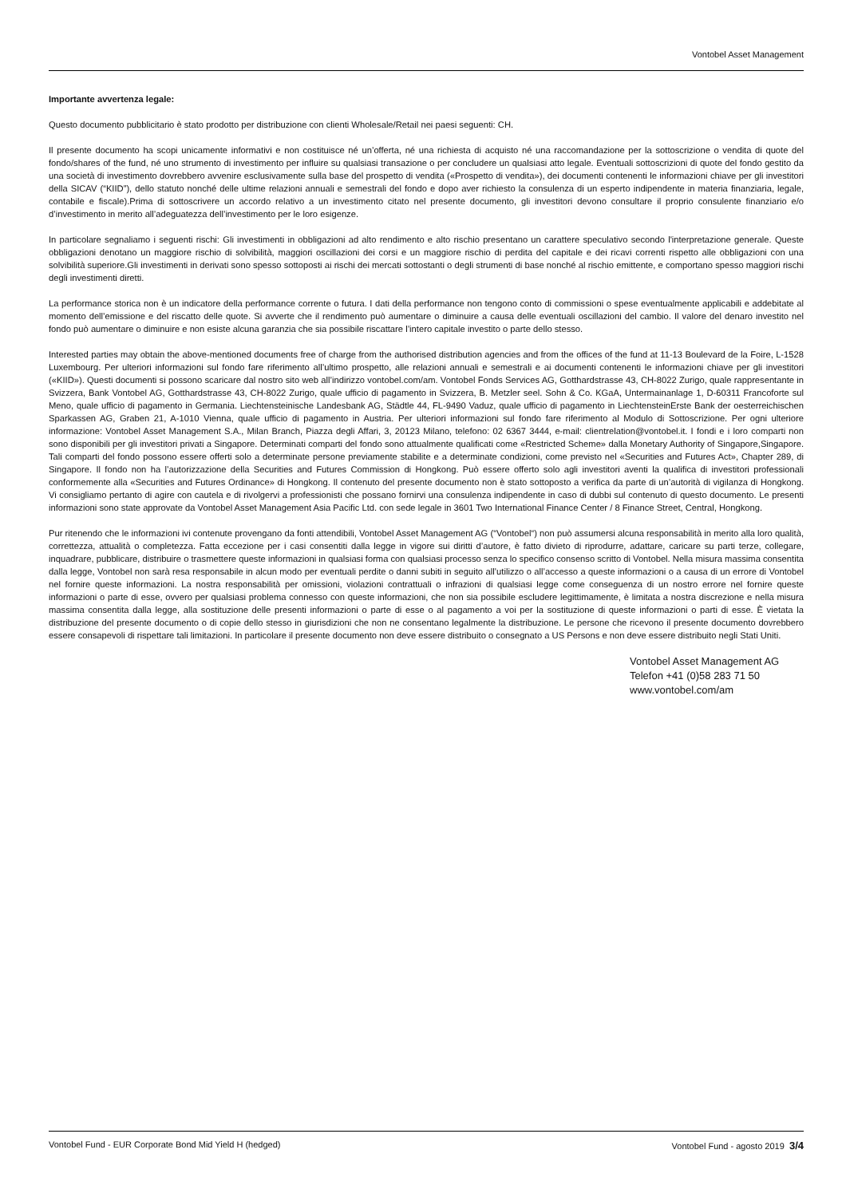Vontobel Asset Management
Importante avvertenza legale:
Questo documento pubblicitario è stato prodotto per distribuzione con clienti Wholesale/Retail nei paesi seguenti: CH.
Il presente documento ha scopi unicamente informativi e non costituisce né un’offerta, né una richiesta di acquisto né una raccomandazione per la sottoscrizione o vendita di quote del fondo/shares of the fund, né uno strumento di investimento per influire su qualsiasi transazione o per concludere un qualsiasi atto legale. Eventuali sottoscrizioni di quote del fondo gestito da una società di investimento dovrebbero avvenire esclusivamente sulla base del prospetto di vendita («Prospetto di vendita»), dei documenti contenenti le informazioni chiave per gli investitori della SICAV (“KIID”), dello statuto nonché delle ultime relazioni annuali e semestrali del fondo e dopo aver richiesto la consulenza di un esperto indipendente in materia finanziaria, legale, contabile e fiscale).Prima di sottoscrivere un accordo relativo a un investimento citato nel presente documento, gli investitori devono consultare il proprio consulente finanziario e/o d’investimento in merito all’adeguatezza dell’investimento per le loro esigenze.
In particolare segnaliamo i seguenti rischi: Gli investimenti in obbligazioni ad alto rendimento e alto rischio presentano un carattere speculativo secondo l'interpretazione generale. Queste obbligazioni denotano un maggiore rischio di solvibilità, maggiori oscillazioni dei corsi e un maggiore rischio di perdita del capitale e dei ricavi correnti rispetto alle obbligazioni con una solvibilità superiore.Gli investimenti in derivati sono spesso sottoposti ai rischi dei mercati sottostanti o degli strumenti di base nonché al rischio emittente, e comportano spesso maggiori rischi degli investimenti diretti.
La performance storica non è un indicatore della performance corrente o futura. I dati della performance non tengono conto di commissioni o spese eventualmente applicabili e addebitate al momento dell’emissione e del riscatto delle quote. Si avverte che il rendimento può aumentare o diminuire a causa delle eventuali oscillazioni del cambio. Il valore del denaro investito nel fondo può aumentare o diminuire e non esiste alcuna garanzia che sia possibile riscattare l’intero capitale investito o parte dello stesso.
Interested parties may obtain the above-mentioned documents free of charge from the authorised distribution agencies and from the offices of the fund at 11-13 Boulevard de la Foire, L-1528 Luxembourg. Per ulteriori informazioni sul fondo fare riferimento all’ultimo prospetto, alle relazioni annuali e semestrali e ai documenti contenenti le informazioni chiave per gli investitori («KIID»). Questi documenti si possono scaricare dal nostro sito web all’indirizzo vontobel.com/am. Vontobel Fonds Services AG, Gotthardstrasse 43, CH-8022 Zurigo, quale rappresentante in Svizzera, Bank Vontobel AG, Gotthardstrasse 43, CH-8022 Zurigo, quale ufficio di pagamento in Svizzera, B. Metzler seel. Sohn & Co. KGaA, Untermainanlage 1, D-60311 Francoforte sul Meno, quale ufficio di pagamento in Germania. Liechtensteinische Landesbank AG, Städtle 44, FL-9490 Vaduz, quale ufficio di pagamento in LiechtensteinErste Bank der oesterreichischen Sparkassen AG, Graben 21, A-1010 Vienna, quale ufficio di pagamento in Austria. Per ulteriori informazioni sul fondo fare riferimento al Modulo di Sottoscrizione. Per ogni ulteriore informazione: Vontobel Asset Management S.A., Milan Branch, Piazza degli Affari, 3, 20123 Milano, telefono: 02 6367 3444, e-mail: clientrelation@vontobel.it. I fondi e i loro comparti non sono disponibili per gli investitori privati a Singapore. Determinati comparti del fondo sono attualmente qualificati come «Restricted Scheme» dalla Monetary Authority of Singapore,Singapore. Tali comparti del fondo possono essere offerti solo a determinate persone previamente stabilite e a determinate condizioni, come previsto nel «Securities and Futures Act», Chapter 289, di Singapore. Il fondo non ha l’autorizzazione della Securities and Futures Commission di Hongkong. Può essere offerto solo agli investitori aventi la qualifica di investitori professionali conformemente alla «Securities and Futures Ordinance» di Hongkong. Il contenuto del presente documento non è stato sottoposto a verifica da parte di un’autorità di vigilanza di Hongkong. Vi consigliamo pertanto di agire con cautela e di rivolgervi a professionisti che possano fornirvi una consulenza indipendente in caso di dubbi sul contenuto di questo documento. Le presenti informazioni sono state approvate da Vontobel Asset Management Asia Pacific Ltd. con sede legale in 3601 Two International Finance Center / 8 Finance Street, Central, Hongkong.
Pur ritenendo che le informazioni ivi contenute provengano da fonti attendibili, Vontobel Asset Management AG (“Vontobel“) non può assumersi alcuna responsabilità in merito alla loro qualità, correttezza, attualità o completezza. Fatta eccezione per i casi consentiti dalla legge in vigore sui diritti d’autore, è fatto divieto di riprodurre, adattare, caricare su parti terze, collegare, inquadrare, pubblicare, distribuire o trasmettere queste informazioni in qualsiasi forma con qualsiasi processo senza lo specifico consenso scritto di Vontobel. Nella misura massima consentita dalla legge, Vontobel non sarà resa responsabile in alcun modo per eventuali perdite o danni subiti in seguito all’utilizzo o all’accesso a queste informazioni o a causa di un errore di Vontobel nel fornire queste informazioni. La nostra responsabilità per omissioni, violazioni contrattuali o infrazioni di qualsiasi legge come conseguenza di un nostro errore nel fornire queste informazioni o parte di esse, ovvero per qualsiasi problema connesso con queste informazioni, che non sia possibile escludere legittimamente, è limitata a nostra discrezione e nella misura massima consentita dalla legge, alla sostituzione delle presenti informazioni o parte di esse o al pagamento a voi per la sostituzione di queste informazioni o parti di esse. È vietata la distribuzione del presente documento o di copie dello stesso in giurisdizioni che non ne consentano legalmente la distribuzione. Le persone che ricevono il presente documento dovrebbero essere consapevoli di rispettare tali limitazioni. In particolare il presente documento non deve essere distribuito o consegnato a US Persons e non deve essere distribuito negli Stati Uniti.
Vontobel Asset Management AG
Telefon +41 (0)58 283 71 50
www.vontobel.com/am
Vontobel Fund - EUR Corporate Bond Mid Yield H (hedged) Vontobel Fund - agosto 2019 3/4